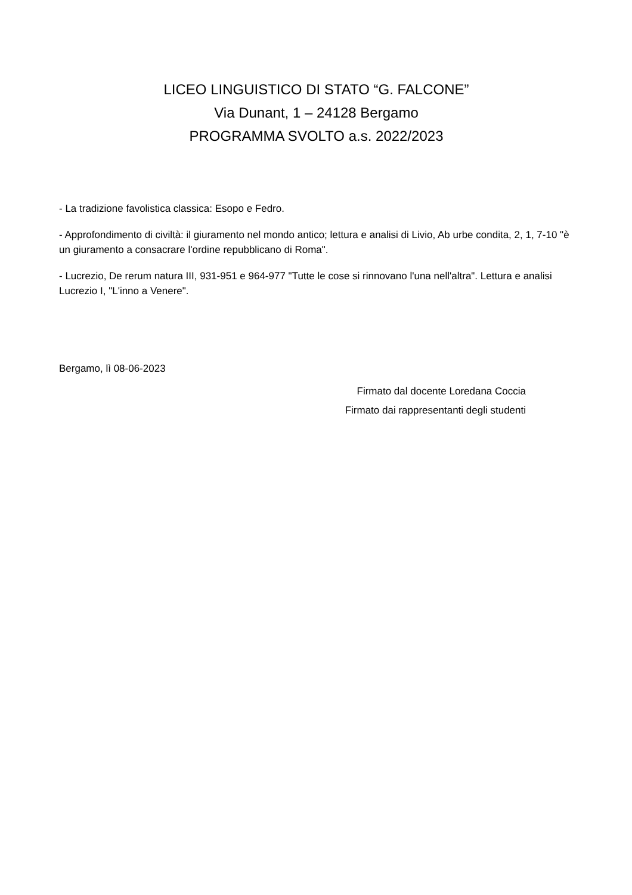LICEO LINGUISTICO DI STATO “G. FALCONE”
Via Dunant, 1 – 24128 Bergamo
PROGRAMMA SVOLTO a.s. 2022/2023
- La tradizione favolistica classica: Esopo e Fedro.
- Approfondimento di civiltà: il giuramento nel mondo antico; lettura e analisi di Livio, Ab urbe condita, 2, 1, 7-10 "è un giuramento a consacrare l'ordine repubblicano di Roma".
- Lucrezio, De rerum natura III, 931-951 e 964-977 "Tutte le cose si rinnovano l'una nell'altra". Lettura e analisi Lucrezio I, "L'inno a Venere".
Bergamo, lì 08-06-2023
Firmato dal docente Loredana Coccia
Firmato dai rappresentanti degli studenti